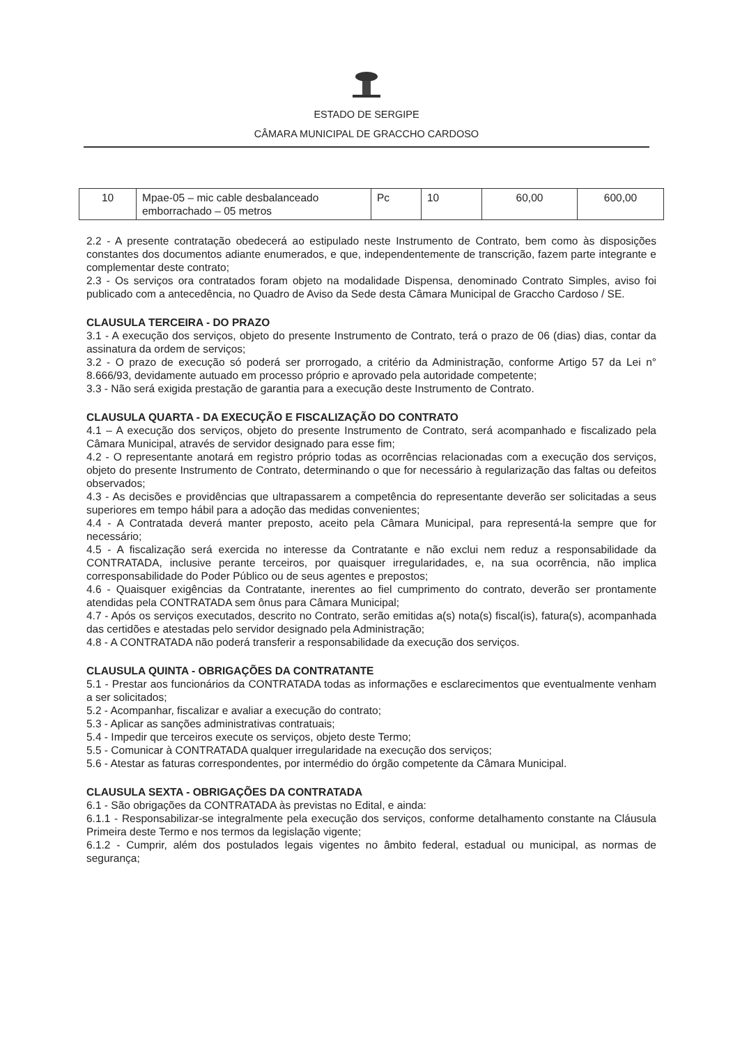ESTADO DE SERGIPE
CÂMARA MUNICIPAL DE GRACCHO CARDOSO
| 10 | Mpae-05 – mic cable desbalanceado emborrachado – 05 metros | Pc | 10 | 60,00 | 600,00 |
2.2 - A presente contratação obedecerá ao estipulado neste Instrumento de Contrato, bem como às disposições constantes dos documentos adiante enumerados, e que, independentemente de transcrição, fazem parte integrante e complementar deste contrato;
2.3 - Os serviços ora contratados foram objeto na modalidade Dispensa, denominado Contrato Simples, aviso foi publicado com a antecedência, no Quadro de Aviso da Sede desta Câmara Municipal de Graccho Cardoso / SE.
CLAUSULA TERCEIRA - DO PRAZO
3.1 - A execução dos serviços, objeto do presente Instrumento de Contrato, terá o prazo de 06 (dias) dias, contar da assinatura da ordem de serviços;
3.2 - O prazo de execução só poderá ser prorrogado, a critério da Administração, conforme Artigo 57 da Lei n° 8.666/93, devidamente autuado em processo próprio e aprovado pela autoridade competente;
3.3 - Não será exigida prestação de garantia para a execução deste Instrumento de Contrato.
CLAUSULA QUARTA - DA EXECUÇÃO E FISCALIZAÇÃO DO CONTRATO
4.1 – A execução dos serviços, objeto do presente Instrumento de Contrato, será acompanhado e fiscalizado pela Câmara Municipal, através de servidor designado para esse fim;
4.2 - O representante anotará em registro próprio todas as ocorrências relacionadas com a execução dos serviços, objeto do presente Instrumento de Contrato, determinando o que for necessário à regularização das faltas ou defeitos observados;
4.3 - As decisões e providências que ultrapassarem a competência do representante deverão ser solicitadas a seus superiores em tempo hábil para a adoção das medidas convenientes;
4.4 - A Contratada deverá manter preposto, aceito pela Câmara Municipal, para representá-la sempre que for necessário;
4.5 - A fiscalização será exercida no interesse da Contratante e não exclui nem reduz a responsabilidade da CONTRATADA, inclusive perante terceiros, por quaisquer irregularidades, e, na sua ocorrência, não implica corresponsabilidade do Poder Público ou de seus agentes e prepostos;
4.6 - Quaisquer exigências da Contratante, inerentes ao fiel cumprimento do contrato, deverão ser prontamente atendidas pela CONTRATADA sem ônus para Câmara Municipal;
4.7 - Após os serviços executados, descrito no Contrato, serão emitidas a(s) nota(s) fiscal(is), fatura(s), acompanhada das certidões e atestadas pelo servidor designado pela Administração;
4.8 - A CONTRATADA não poderá transferir a responsabilidade da execução dos serviços.
CLAUSULA QUINTA - OBRIGAÇÕES DA CONTRATANTE
5.1 - Prestar aos funcionários da CONTRATADA todas as informações e esclarecimentos que eventualmente venham a ser solicitados;
5.2 - Acompanhar, fiscalizar e avaliar a execução do contrato;
5.3 - Aplicar as sanções administrativas contratuais;
5.4 - Impedir que terceiros execute os serviços, objeto deste Termo;
5.5 - Comunicar à CONTRATADA qualquer irregularidade na execução dos serviços;
5.6 - Atestar as faturas correspondentes, por intermédio do órgão competente da Câmara Municipal.
CLAUSULA SEXTA - OBRIGAÇÕES DA CONTRATADA
6.1 - São obrigações da CONTRATADA às previstas no Edital, e ainda:
6.1.1 - Responsabilizar-se integralmente pela execução dos serviços, conforme detalhamento constante na Cláusula Primeira deste Termo e nos termos da legislação vigente;
6.1.2 - Cumprir, além dos postulados legais vigentes no âmbito federal, estadual ou municipal, as normas de segurança;